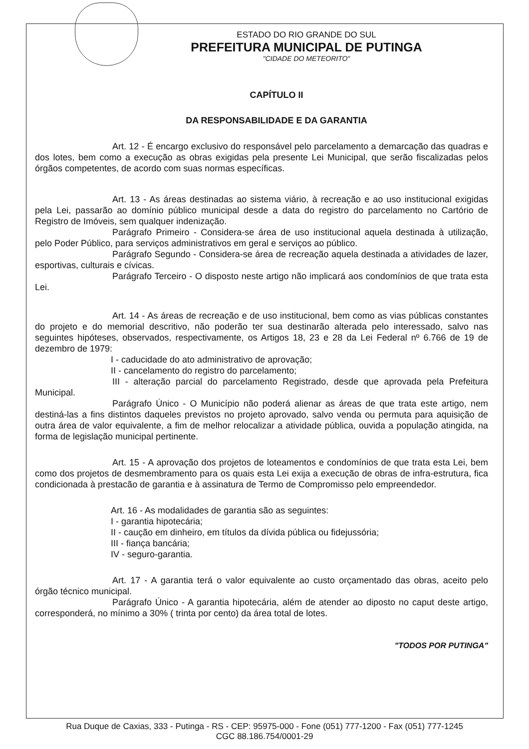ESTADO DO RIO GRANDE DO SUL
PREFEITURA MUNICIPAL DE PUTINGA
"CIDADE DO METEORITO"
CAPÍTULO II
DA RESPONSABILIDADE E DA GARANTIA
Art. 12 - É encargo exclusivo do responsável pelo parcelamento a demarcação das quadras e dos lotes, bem como a execução as obras exigidas pela presente Lei Municipal, que serão fiscalizadas pelos órgãos competentes, de acordo com suas normas específicas.
Art. 13 - As áreas destinadas ao sistema viário, à recreação e ao uso institucional exigidas pela Lei, passarão ao domínio público municipal desde a data do registro do parcelamento no Cartório de Registro de Imóveis, sem qualquer indenização.
Parágrafo Primeiro - Considera-se área de uso institucional aquela destinada à utilização, pelo Poder Público, para serviços administrativos em geral e serviços ao público.
Parágrafo Segundo - Considera-se área de recreação aquela destinada a atividades de lazer, esportivas, culturais e cívicas.
Parágrafo Terceiro - O disposto neste artigo não implicará aos condomínios de que trata esta Lei.
Art. 14 - As áreas de recreação e de uso institucional, bem como as vias públicas constantes do projeto e do memorial descritivo, não poderão ter sua destinarão alterada pelo interessado, salvo nas seguintes hipóteses, observados, respectivamente, os Artigos 18, 23 e 28 da Lei Federal nº 6.766 de 19 de dezembro de 1979:
I - caducidade do ato administrativo de aprovação;
II - cancelamento do registro do parcelamento;
III - alteração parcial do parcelamento Registrado, desde que aprovada pela Prefeitura Municipal.
Parágrafo Único - O Município não poderá alienar as áreas de que trata este artigo, nem destiná-las a fins distintos daqueles previstos no projeto aprovado, salvo venda ou permuta para aquisição de outra área de valor equivalente, a fim de melhor relocalizar a atividade pública, ouvida a população atingida, na forma de legislação municipal pertinente.
Art. 15 - A aprovação dos projetos de loteamentos e condomínios de que trata esta Lei, bem como dos projetos de desmembramento para os quais esta Lei exija a execução de obras de infra-estrutura, fica condicionada à prestacão de garantia e à assinatura de Termo de Compromisso pelo empreendedor.
Art. 16 - As modalidades de garantia são as seguintes:
I - garantia hipotecária;
II - caução em dinheiro, em títulos da dívida pública ou fidejussória;
III - fiança bancária;
IV - seguro-garantia.
Art. 17 - A garantia terá o valor equivalente ao custo orçamentado das obras, aceito pelo órgão técnico municipal.
Parágrafo Único - A garantia hipotecária, além de atender ao diposto no caput deste artigo, corresponderá, no mínimo a 30% ( trinta por cento) da área total de lotes.
"TODOS POR PUTINGA"
Rua Duque de Caxias, 333 - Putinga - RS - CEP: 95975-000 - Fone (051) 777-1200 - Fax (051) 777-1245
CGC 88.186.754/0001-29